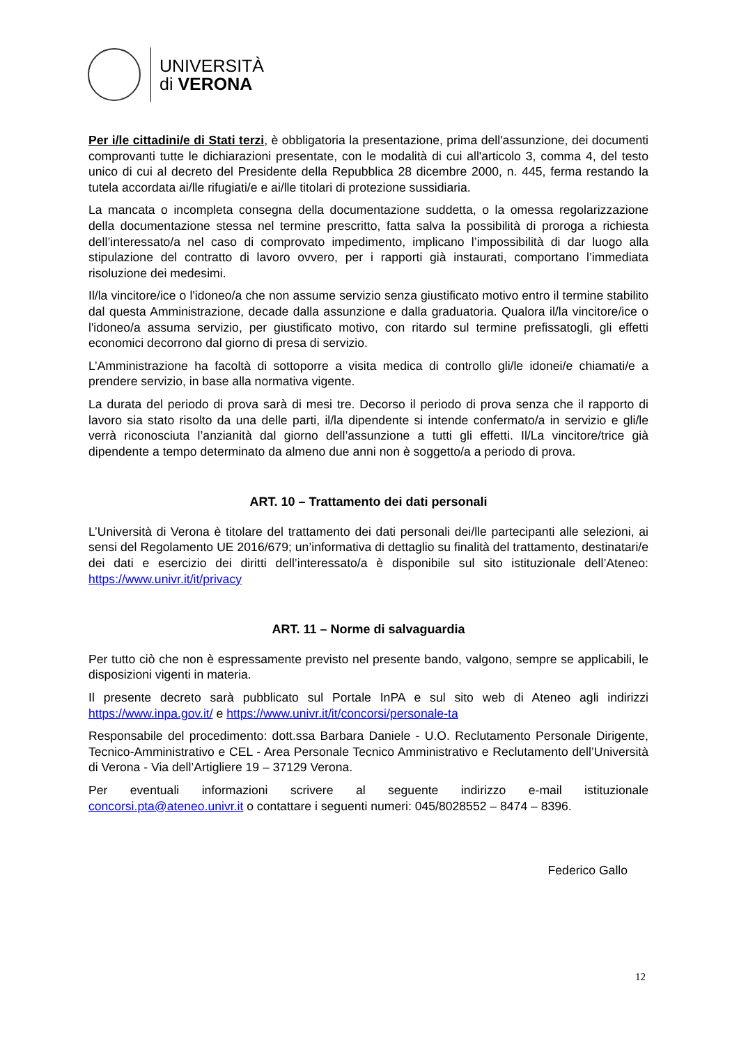UNIVERSITÀ
di VERONA
Per i/le cittadini/e di Stati terzi, è obbligatoria la presentazione, prima dell'assunzione, dei documenti comprovanti tutte le dichiarazioni presentate, con le modalità di cui all'articolo 3, comma 4, del testo unico di cui al decreto del Presidente della Repubblica 28 dicembre 2000, n. 445, ferma restando la tutela accordata ai/lle rifugiati/e e ai/lle titolari di protezione sussidiaria.
La mancata o incompleta consegna della documentazione suddetta, o la omessa regolarizzazione della documentazione stessa nel termine prescritto, fatta salva la possibilità di proroga a richiesta dell’interessato/a nel caso di comprovato impedimento, implicano l’impossibilità di dar luogo alla stipulazione del contratto di lavoro ovvero, per i rapporti già instaurati, comportano l’immediata risoluzione dei medesimi.
Il/la vincitore/ice o l'idoneo/a che non assume servizio senza giustificato motivo entro il termine stabilito dal questa Amministrazione, decade dalla assunzione e dalla graduatoria. Qualora il/la vincitore/ice o l'idoneo/a assuma servizio, per giustificato motivo, con ritardo sul termine prefissatogli, gli effetti economici decorrono dal giorno di presa di servizio.
L’Amministrazione ha facoltà di sottoporre a visita medica di controllo gli/le idonei/e chiamati/e a prendere servizio, in base alla normativa vigente.
La durata del periodo di prova sarà di mesi tre. Decorso il periodo di prova senza che il rapporto di lavoro sia stato risolto da una delle parti, il/la dipendente si intende confermato/a in servizio e gli/le verrà riconosciuta l’anzianità dal giorno dell’assunzione a tutti gli effetti. Il/La vincitore/trice già dipendente a tempo determinato da almeno due anni non è soggetto/a a periodo di prova.
ART. 10 – Trattamento dei dati personali
L’Università di Verona è titolare del trattamento dei dati personali dei/lle partecipanti alle selezioni, ai sensi del Regolamento UE 2016/679; un’informativa di dettaglio su finalità del trattamento, destinatari/e dei dati e esercizio dei diritti dell’interessato/a è disponibile sul sito istituzionale dell’Ateneo: https://www.univr.it/it/privacy
ART. 11 – Norme di salvaguardia
Per tutto ciò che non è espressamente previsto nel presente bando, valgono, sempre se applicabili, le disposizioni vigenti in materia.
Il presente decreto sarà pubblicato sul Portale InPA e sul sito web di Ateneo agli indirizzi https://www.inpa.gov.it/ e https://www.univr.it/it/concorsi/personale-ta
Responsabile del procedimento: dott.ssa Barbara Daniele - U.O. Reclutamento Personale Dirigente, Tecnico-Amministrativo e CEL - Area Personale Tecnico Amministrativo e Reclutamento dell’Università di Verona - Via dell’Artigliere 19 – 37129 Verona.
Per eventuali informazioni scrivere al seguente indirizzo e-mail istituzionale concorsi.pta@ateneo.univr.it o contattare i seguenti numeri: 045/8028552 – 8474 – 8396.
Federico Gallo
12